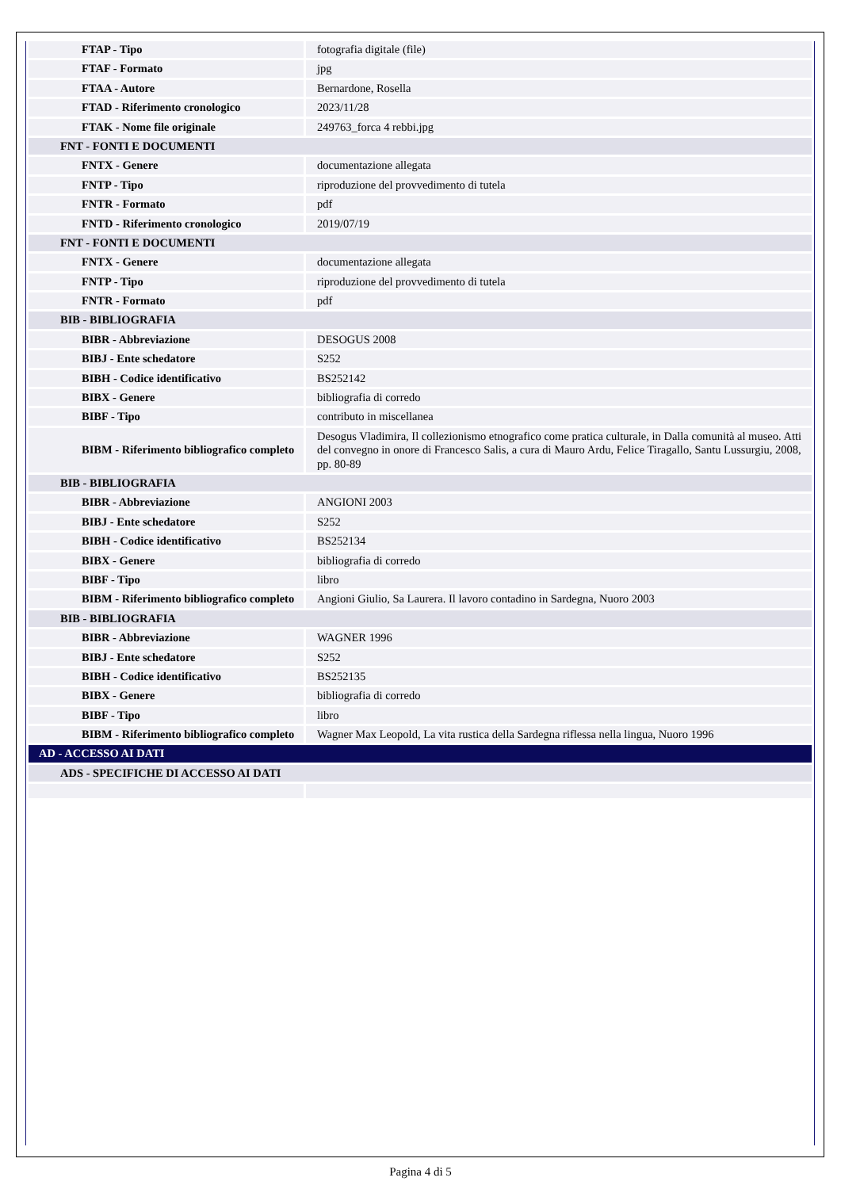| FTAP - Tipo | fotografia digitale (file) |
| FTAF - Formato | jpg |
| FTAA - Autore | Bernardone, Rosella |
| FTAD - Riferimento cronologico | 2023/11/28 |
| FTAK - Nome file originale | 249763_forca 4 rebbi.jpg |
| FNT - FONTI E DOCUMENTI | |
| FNTX - Genere | documentazione allegata |
| FNTP - Tipo | riproduzione del provvedimento di tutela |
| FNTR - Formato | pdf |
| FNTD - Riferimento cronologico | 2019/07/19 |
| FNT - FONTI E DOCUMENTI | |
| FNTX - Genere | documentazione allegata |
| FNTP - Tipo | riproduzione del provvedimento di tutela |
| FNTR - Formato | pdf |
| BIB - BIBLIOGRAFIA | |
| BIBR - Abbreviazione | DESOGUS 2008 |
| BIBJ - Ente schedatore | S252 |
| BIBH - Codice identificativo | BS252142 |
| BIBX - Genere | bibliografia di corredo |
| BIBF - Tipo | contributo in miscellanea |
| BIBM - Riferimento bibliografico completo | Desogus Vladimira, Il collezionismo etnografico come pratica culturale, in Dalla comunità al museo. Atti del convegno in onore di Francesco Salis, a cura di Mauro Ardu, Felice Tiragallo, Santu Lussurgiu, 2008, pp. 80-89 |
| BIB - BIBLIOGRAFIA | |
| BIBR - Abbreviazione | ANGIONI 2003 |
| BIBJ - Ente schedatore | S252 |
| BIBH - Codice identificativo | BS252134 |
| BIBX - Genere | bibliografia di corredo |
| BIBF - Tipo | libro |
| BIBM - Riferimento bibliografico completo | Angioni Giulio, Sa Laurera. Il lavoro contadino in Sardegna, Nuoro 2003 |
| BIB - BIBLIOGRAFIA | |
| BIBR - Abbreviazione | WAGNER 1996 |
| BIBJ - Ente schedatore | S252 |
| BIBH - Codice identificativo | BS252135 |
| BIBX - Genere | bibliografia di corredo |
| BIBF - Tipo | libro |
| BIBM - Riferimento bibliografico completo | Wagner Max Leopold, La vita rustica della Sardegna riflessa nella lingua, Nuoro 1996 |
| AD - ACCESSO AI DATI | |
| ADS - SPECIFICHE DI ACCESSO AI DATI | |
Pagina 4 di 5